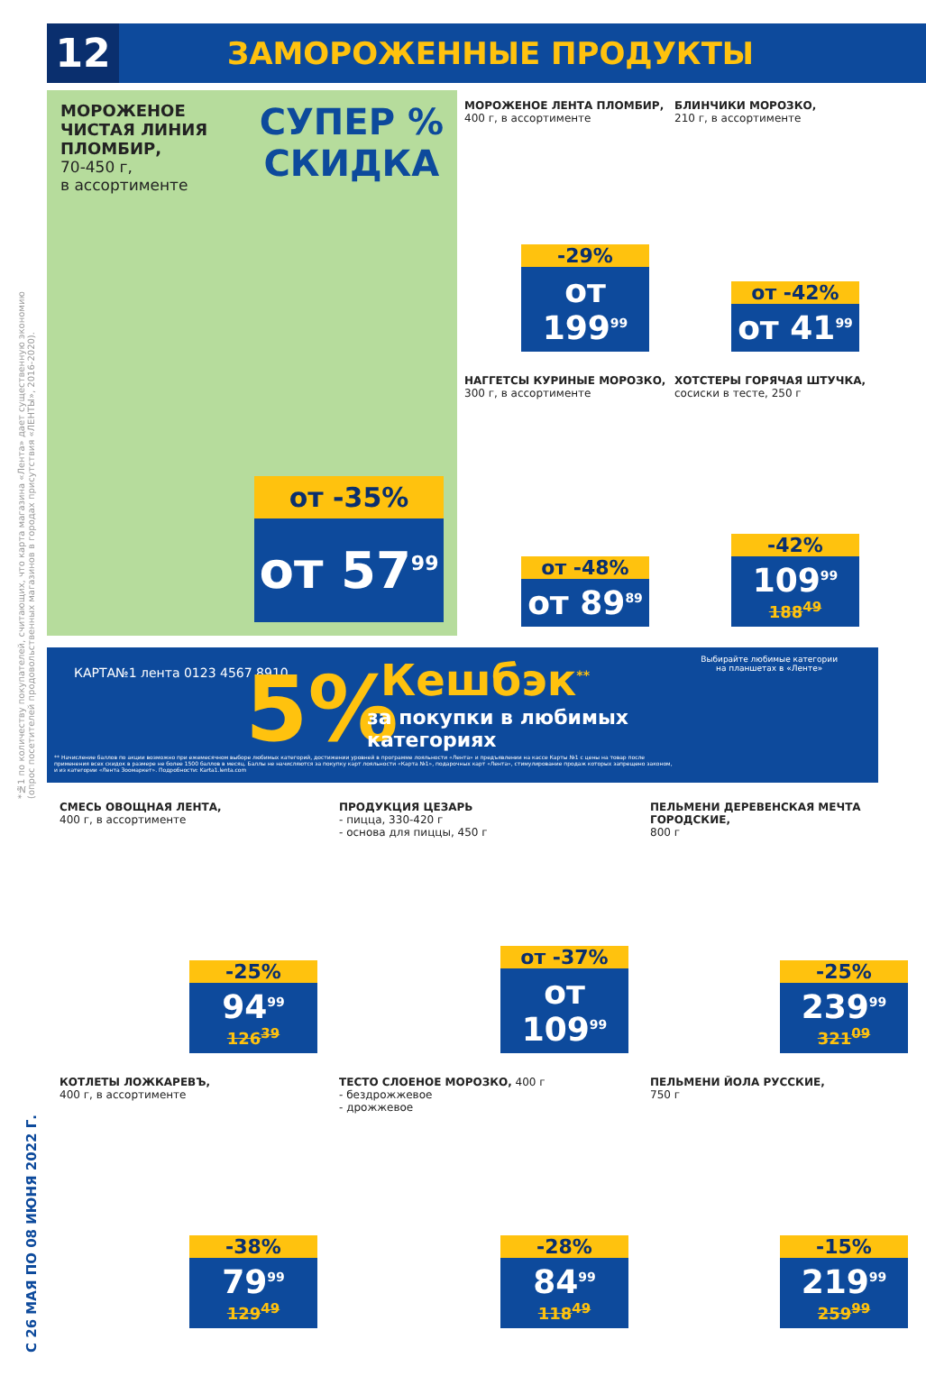12
ЗАМОРОЖЕННЫЕ ПРОДУКТЫ
*№1 по количеству покупателей, считающих, что карта магазина «Лента» дает существенную экономию (опрос посетителей продовольственных магазинов в городах присутствия «ЛЕНТЫ», 2016-2020).
С 26 МАЯ ПО 08 ИЮНЯ 2022 Г.
МОРОЖЕНОЕ
ЧИСТАЯ ЛИНИЯ
ПЛОМБИР,
70-450 г,
в ассортименте
СУПЕР %
СКИДКА
от -35%
от 57<sup>99</sup>
МОРОЖЕНОЕ ЛЕНТА ПЛОМБИР,
400 г, в ассортименте
-29%
от 199<sup>99</sup>
БЛИНЧИКИ МОРОЗКО,
210 г, в ассортименте
от -42%
от 41<sup>99</sup>
НАГГЕТСЫ КУРИНЫЕ МОРОЗКО,
300 г, в ассортименте
от -48%
от 89<sup>89</sup>
ХОТСТЕРЫ ГОРЯЧАЯ ШТУЧКА,
сосиски в тесте, 250 г
-42%
109<sup>99</sup>
188<sup>49</sup>
КАРТА№1 лента 0123 4567 8910 5% Кешбэк<sup>**</sup>
за покупки в любимых
категориях
Выбирайте любимые категории
на планшетах в «Ленте»
** Начисление баллов по акции возможно при ежемесячном выборе любимых категорий, достижении уровней в программе лояльности «Лента» и предъявлении на кассе Карты №1 с цены на товар после применения всех скидок в размере не более 1500 баллов в месяц. Баллы не начисляются за покупку карт лояльности «Карта №1», подарочных карт «Лента», стимулирование продаж которых запрещено законом, и из категории «Лента Зоомаркет». Подробности: Karta1.lenta.com
СМЕСЬ ОВОЩНАЯ ЛЕНТА,
400 г, в ассортименте
-25%
94<sup>99</sup>
126<sup>39</sup>
ПРОДУКЦИЯ ЦЕЗАРЬ
- пицца, 330-420 г
- основа для пиццы, 450 г
от -37%
от 109<sup>99</sup>
ПЕЛЬМЕНИ ДЕРЕВЕНСКАЯ МЕЧТА ГОРОДСКИЕ,
800 г
-25%
239<sup>99</sup>
321<sup>09</sup>
КОТЛЕТЫ ЛОЖКАРЕВЪ,
400 г, в ассортименте
-38%
79<sup>99</sup>
129<sup>49</sup>
ТЕСТО СЛОЕНОЕ МОРОЗКО, 400 г
- бездрожжевое
- дрожжевое
-28%
84<sup>99</sup>
118<sup>49</sup>
ПЕЛЬМЕНИ ЙОЛА РУССКИЕ,
750 г
-15%
219<sup>99</sup>
259<sup>99</sup>